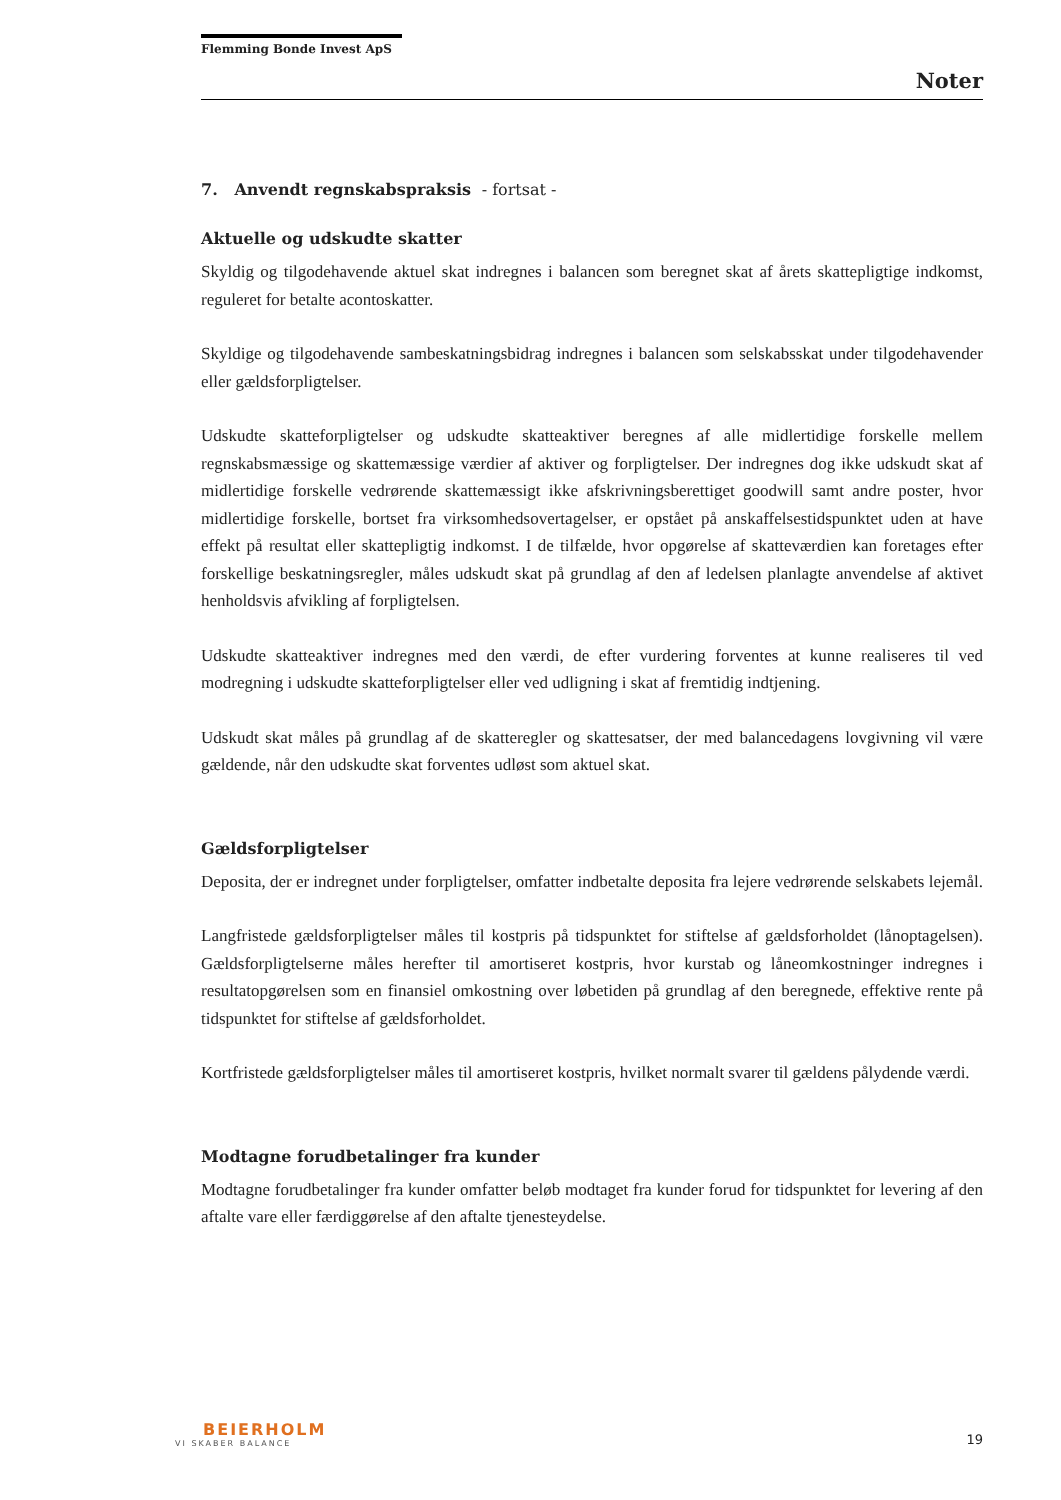Flemming Bonde Invest ApS
Noter
7. Anvendt regnskabspraksis - fortsat -
Aktuelle og udskudte skatter
Skyldig og tilgodehavende aktuel skat indregnes i balancen som beregnet skat af årets skattepligtige indkomst, reguleret for betalte acontoskatter.
Skyldige og tilgodehavende sambeskatningsbidrag indregnes i balancen som selskabsskat under tilgodehavender eller gældsforpligtelser.
Udskudte skatteforpligtelser og udskudte skatteaktiver beregnes af alle midlertidige forskelle mellem regnskabsmæssige og skattemæssige værdier af aktiver og forpligtelser. Der indregnes dog ikke udskudt skat af midlertidige forskelle vedrørende skattemæssigt ikke afskrivningsberettiget goodwill samt andre poster, hvor midlertidige forskelle, bortset fra virksomhedsovertagelser, er opstået på anskaffelsestidspunktet uden at have effekt på resultat eller skattepligtig indkomst. I de tilfælde, hvor opgørelse af skatteværdien kan foretages efter forskellige beskatningsregler, måles udskudt skat på grundlag af den af ledelsen planlagte anvendelse af aktivet henholdsvis afvikling af forpligtelsen.
Udskudte skatteaktiver indregnes med den værdi, de efter vurdering forventes at kunne realiseres til ved modregning i udskudte skatteforpligtelser eller ved udligning i skat af fremtidig indtjening.
Udskudt skat måles på grundlag af de skatteregler og skattesatser, der med balancedagens lovgivning vil være gældende, når den udskudte skat forventes udløst som aktuel skat.
Gældsforpligtelser
Deposita, der er indregnet under forpligtelser, omfatter indbetalte deposita fra lejere vedrørende selskabets lejemål.
Langfristede gældsforpligtelser måles til kostpris på tidspunktet for stiftelse af gældsforholdet (lånoptagelsen). Gældsforpligtelserne måles herefter til amortiseret kostpris, hvor kurstab og låneomkostninger indregnes i resultatopgørelsen som en finansiel omkostning over løbetiden på grundlag af den beregnede, effektive rente på tidspunktet for stiftelse af gældsforholdet.
Kortfristede gældsforpligtelser måles til amortiseret kostpris, hvilket normalt svarer til gældens pålydende værdi.
Modtagne forudbetalinger fra kunder
Modtagne forudbetalinger fra kunder omfatter beløb modtaget fra kunder forud for tidspunktet for levering af den aftalte vare eller færdiggørelse af den aftalte tjenesteydelse.
BEIERHOLM
VI SKABER BALANCE
19